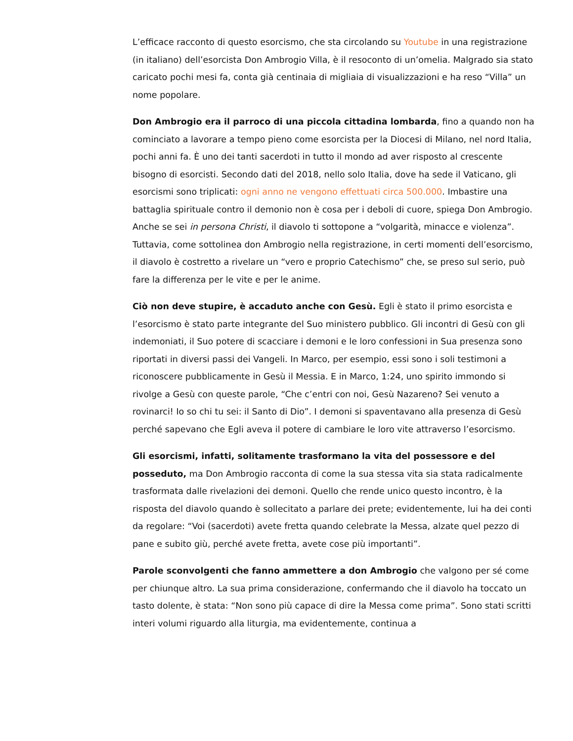L’efficace racconto di questo esorcismo, che sta circolando su Youtube in una registrazione (in italiano) dell’esorcista Don Ambrogio Villa, è il resoconto di un’omelia. Malgrado sia stato caricato pochi mesi fa, conta già centinaia di migliaia di visualizzazioni e ha reso “Villa” un nome popolare.
Don Ambrogio era il parroco di una piccola cittadina lombarda, fino a quando non ha cominciato a lavorare a tempo pieno come esorcista per la Diocesi di Milano, nel nord Italia, pochi anni fa. È uno dei tanti sacerdoti in tutto il mondo ad aver risposto al crescente bisogno di esorcisti. Secondo dati del 2018, nello solo Italia, dove ha sede il Vaticano, gli esorcismi sono triplicati: ogni anno ne vengono effettuati circa 500.000. Imbastire una battaglia spirituale contro il demonio non è cosa per i deboli di cuore, spiega Don Ambrogio. Anche se sei in persona Christi, il diavolo ti sottopone a “volgarità, minacce e violenza”. Tuttavia, come sottolinea don Ambrogio nella registrazione, in certi momenti dell’esorcismo, il diavolo è costretto a rivelare un “vero e proprio Catechismo” che, se preso sul serio, può fare la differenza per le vite e per le anime.
Ciò non deve stupire, è accaduto anche con Gesù. Egli è stato il primo esorcista e l’esorcismo è stato parte integrante del Suo ministero pubblico. Gli incontri di Gesù con gli indemoniati, il Suo potere di scacciare i demoni e le loro confessioni in Sua presenza sono riportati in diversi passi dei Vangeli. In Marco, per esempio, essi sono i soli testimoni a riconoscere pubblicamente in Gesù il Messia. E in Marco, 1:24, uno spirito immondo si rivolge a Gesù con queste parole, “Che c’entri con noi, Gesù Nazareno? Sei venuto a rovinarci! Io so chi tu sei: il Santo di Dio”. I demoni si spaventavano alla presenza di Gesù perché sapevano che Egli aveva il potere di cambiare le loro vite attraverso l’esorcismo.
Gli esorcismi, infatti, solitamente trasformano la vita del possessore e del posseduto, ma Don Ambrogio racconta di come la sua stessa vita sia stata radicalmente trasformata dalle rivelazioni dei demoni. Quello che rende unico questo incontro, è la risposta del diavolo quando è sollecitato a parlare dei prete; evidentemente, lui ha dei conti da regolare: “Voi (sacerdoti) avete fretta quando celebrate la Messa, alzate quel pezzo di pane e subito giù, perché avete fretta, avete cose più importanti”.
Parole sconvolgenti che fanno ammettere a don Ambrogio che valgono per sé come per chiunque altro. La sua prima considerazione, confermando che il diavolo ha toccato un tasto dolente, è stata: “Non sono più capace di dire la Messa come prima”. Sono stati scritti interi volumi riguardo alla liturgia, ma evidentemente, continua a